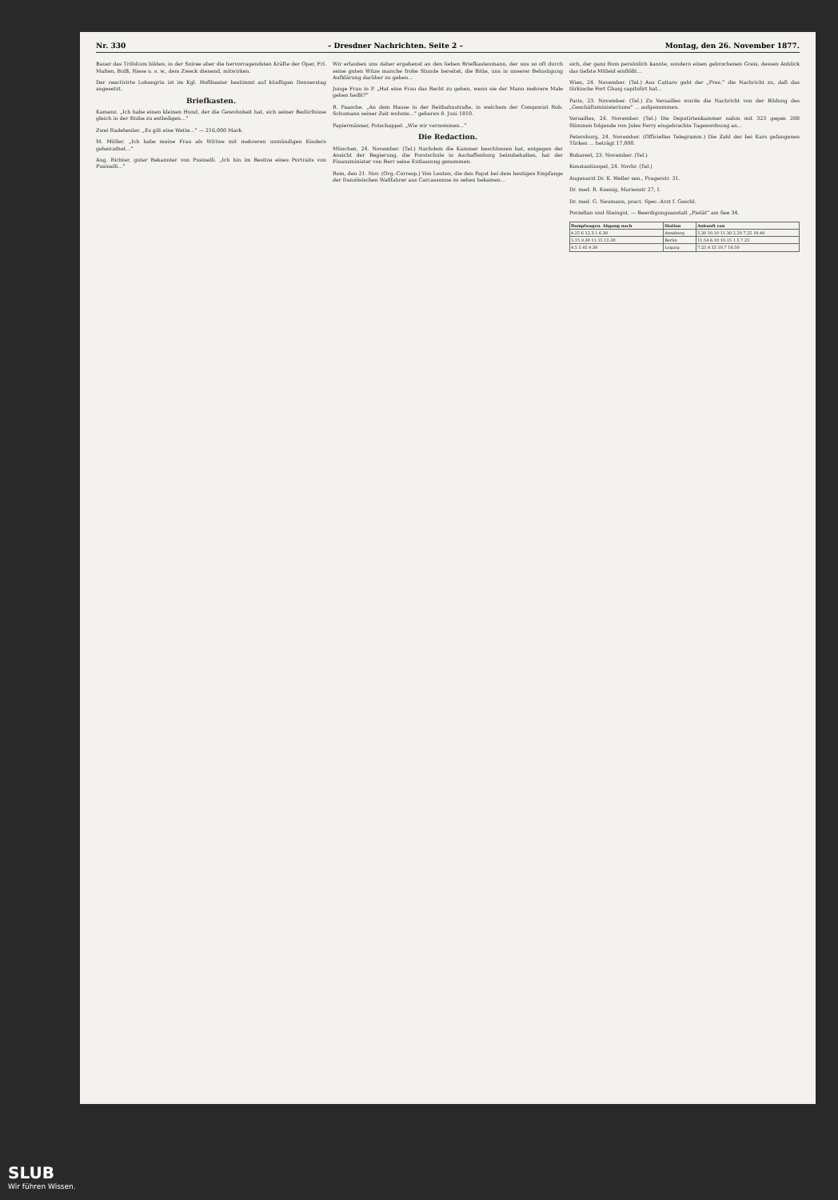Nr. 330 – Dresdner Nachrichten. Seite 2 – Montag, den 26. November 1877.
Bauer das Trifolium bilden, in der Soiree aber die hervorragendsten Kräfte der Oper, Frl. Malten, Bulß, Riese u. s. w., dem Zweck dienend, mitwirken.
Der reactivirte Lohengrin ist im Kgl. Hoftheater bestimmt auf künftigen Donnerstag angesetzt.
Briefkasten.
Kamenz. „Ich habe einen kleinen Hund, der die Gewohnheit hat, sich seiner Bedürfnisse gleich in der Stube zu entledigen...“
Zwei Radebeuler. „Es gilt eine Wette...“ — 216,000 Mark.
M. Müller. „Ich habe meine Frau als Wittwe mit mehreren unmündigen Kindern geheirathet...“
Aug. Richter, guter Bekannter von Pusinelli. „Ich bin im Besitze eines Portraits von Pusinelli...“
Wir erlauben uns daher ergebenst an den lieben Briefkastenmann, der uns so oft durch seine guten Witze manche frohe Stunde bereitet, die Bitte, uns in unserer Belustigung Aufklärung darüber zu geben...
Junge Frau in P. „Hat eine Frau das Recht zu gehen, wenn sie der Mann mehrere Male gehen heißt?“
R. Paasche. „An dem Hause in der Reitbahnstraße, in welchem der Componist Rob. Schumann seiner Zeit wohnte...“ geboren 8. Juni 1810.
Papiermänner, Potschappel. „Wie wir vernommen...“
Die Redaction.
München, 24. November. (Tel.) Nachdem die Kammer beschlossen hat, entgegen der Ansicht der Regierung, die Forstschule in Aschaffenburg beizubehalten, hat der Finanzminister von Berr seine Entlassung genommen.
Rom, den 21. Nov. (Org.-Corresp.) Von Leuten, die den Papst bei dem heutigen Empfange der französischen Wallfahrer aus Carcassonne zu sehen bekamen...
sich, der ganz Rom persönlich kannte, sondern einen gebrochenen Greis, dessen Anblick das tiefste Mitleid einflößt...
Wien, 24. November. (Tel.) Aus Cattaro geht der „Pres.“ die Nachricht zu, daß das türkische Fort Ghanj capitulirt hat...
Paris, 23. November. (Tel.) Zu Versailles wurde die Nachricht von der Bildung des „Geschäftsministeriums“ ... aufgenommen.
Versailles, 24. November. (Tel.) Die Deputirtenkammer nahm mit 323 gegen 208 Stimmen folgende von Jules Ferry eingebrachte Tagesordnung an...
Petersburg, 24. November. (Officielles Telegramm.) Die Zahl der bei Kars gefangenen Türken ... beträgt 17,000.
Bukarest, 23. November. (Tel.)
Konstantinopel, 24. Novbr. (Tel.)
Augenarzt Dr. K. Weller sen., Pragerstr. 31.
Dr. med. R. Koenig, Marienstr 27, I.
Dr. med. G. Neumann, pract. Spec.-Arzt f. Geschl.
Porzellan und Steingut. — Beerdigungsanstalt „Pietät“ am See 34.
| Dampfwagen. Abgang nach | Station | Ankunft von |
| --- | --- | --- |
| 4.25 6 12.3 1 6.30 | Annaberg | 5.20 10.10 11.30 2.20 7.25 10.40 |
| 5.15 9.30 11.15 12.30 | Berlin | 11.54 6.10 10.15 1.5 7.25 |
| 4.5 5.45 9.30 | Leipzig | 7.25 9.15 10.7 10.50 |
SLUB
Wir führen Wissen.